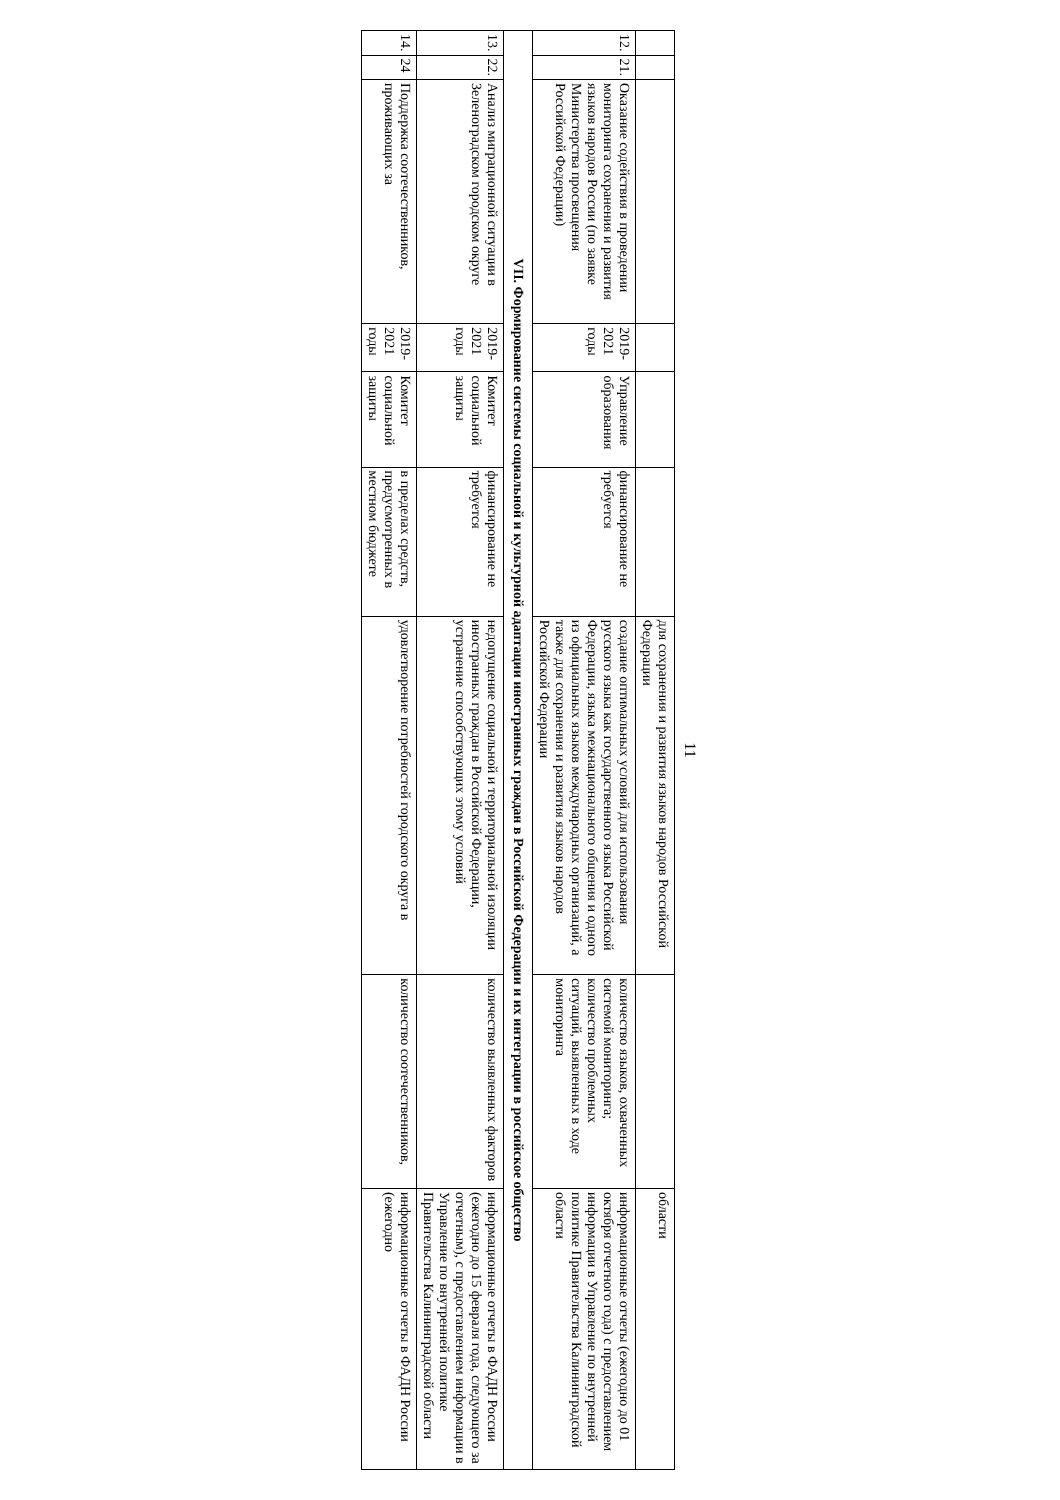11
| | | | | | | для сохранения и развития языков народов Российской Федерации | | области |
| 12. | 21. | Оказание содействия в проведении мониторинга сохранения и развития языков народов России (по заявке Министерства просвещения Российской Федерации) | 2019-2021 годы | Управление образования | финансирование не требуется | создание оптимальных условий для использования русского языка как государственного языка Российской Федерации, языка межнационального общения и одного из официальных языков международных организаций, а также для сохранения и развития языков народов Российской Федерации | количество языков, охваченных системой мониторинга; количество проблемных ситуаций, выявленных в ходе мониторинга | информационные отчеты (ежегодно до 01 октября отчетного года) с предоставлением информации в Управление по внутренней политике Правительства Калининградской области |
| VII. Формирование системы социальной и культурной адаптации иностранных граждан в Российской Федерации и их интеграции в российское общество | | | | | | | | |
| 13. | 22. | Анализ миграционной ситуации в Зеленоградском городском округе | 2019-2021 годы | Комитет социальной защиты | финансирование не требуется | недопущение социальной и территориальной изоляции иностранных граждан в Российской Федерации, устранение способствующих этому условий | количество выявленных факторов | информационные отчеты в ФАДН России (ежегодно до 15 февраля года, следующего за отчетным), с предоставлением информации в Управление по внутренней политике Правительства Калининградской области |
| 14. | 24 | Поддержка соотечественников, проживающих за | 2019-2021 годы | Комитет социальной защиты | в пределах средств, предусмотренных в местном бюджете | удовлетворение потребностей городского округа в | количество соотечественников, | информационные отчеты в ФАДН России (ежегодно |